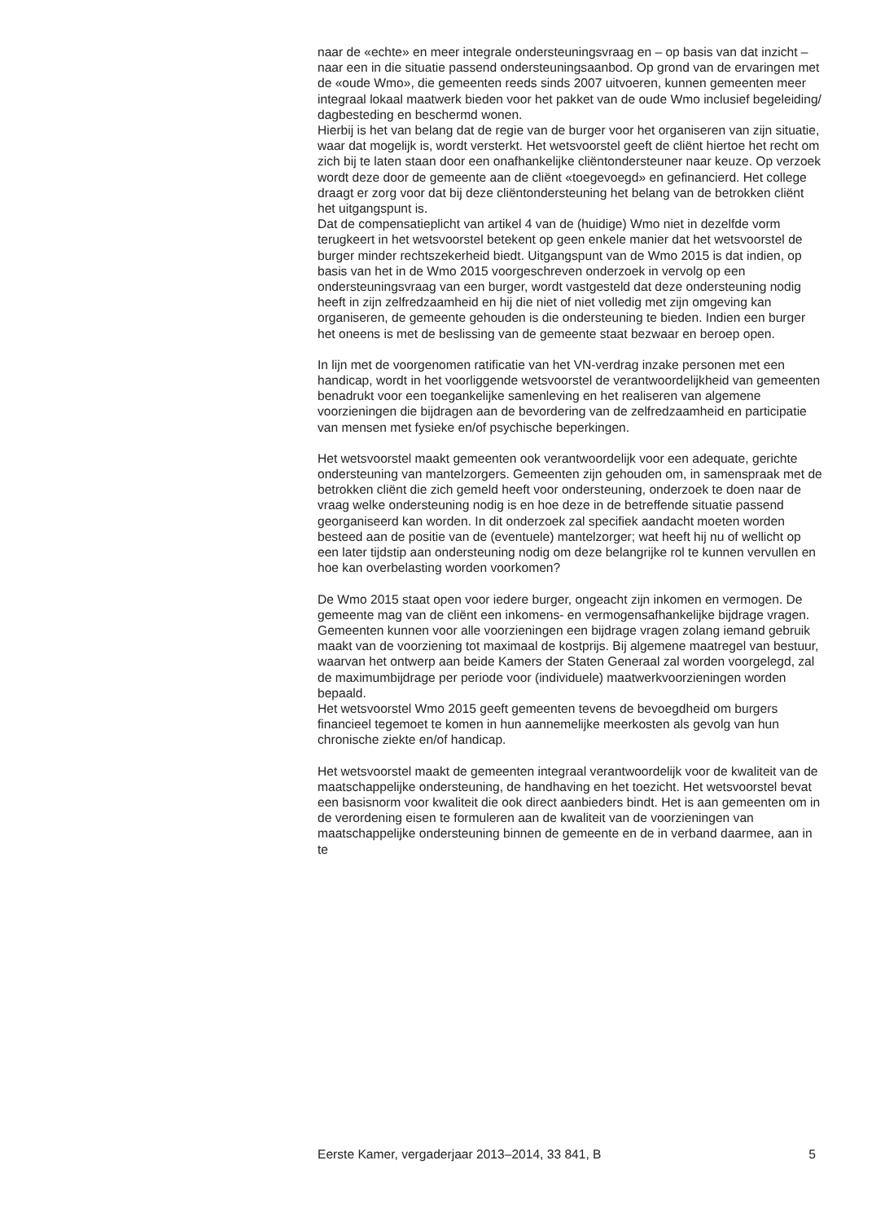naar de «echte» en meer integrale ondersteuningsvraag en – op basis van dat inzicht – naar een in die situatie passend ondersteuningsaanbod. Op grond van de ervaringen met de «oude Wmo», die gemeenten reeds sinds 2007 uitvoeren, kunnen gemeenten meer integraal lokaal maatwerk bieden voor het pakket van de oude Wmo inclusief begeleiding/ dagbesteding en beschermd wonen.
Hierbij is het van belang dat de regie van de burger voor het organiseren van zijn situatie, waar dat mogelijk is, wordt versterkt. Het wetsvoorstel geeft de cliënt hiertoe het recht om zich bij te laten staan door een onafhankelijke cliëntondersteuner naar keuze. Op verzoek wordt deze door de gemeente aan de cliënt «toegevoegd» en gefinancierd. Het college draagt er zorg voor dat bij deze cliëntondersteuning het belang van de betrokken cliënt het uitgangspunt is.
Dat de compensatieplicht van artikel 4 van de (huidige) Wmo niet in dezelfde vorm terugkeert in het wetsvoorstel betekent op geen enkele manier dat het wetsvoorstel de burger minder rechtszekerheid biedt. Uitgangspunt van de Wmo 2015 is dat indien, op basis van het in de Wmo 2015 voorgeschreven onderzoek in vervolg op een ondersteuningsvraag van een burger, wordt vastgesteld dat deze ondersteuning nodig heeft in zijn zelfredzaamheid en hij die niet of niet volledig met zijn omgeving kan organiseren, de gemeente gehouden is die ondersteuning te bieden. Indien een burger het oneens is met de beslissing van de gemeente staat bezwaar en beroep open.
In lijn met de voorgenomen ratificatie van het VN-verdrag inzake personen met een handicap, wordt in het voorliggende wetsvoorstel de verantwoordelijkheid van gemeenten benadrukt voor een toegankelijke samenleving en het realiseren van algemene voorzieningen die bijdragen aan de bevordering van de zelfredzaamheid en participatie van mensen met fysieke en/of psychische beperkingen.
Het wetsvoorstel maakt gemeenten ook verantwoordelijk voor een adequate, gerichte ondersteuning van mantelzorgers. Gemeenten zijn gehouden om, in samenspraak met de betrokken cliënt die zich gemeld heeft voor ondersteuning, onderzoek te doen naar de vraag welke ondersteuning nodig is en hoe deze in de betreffende situatie passend georganiseerd kan worden. In dit onderzoek zal specifiek aandacht moeten worden besteed aan de positie van de (eventuele) mantelzorger; wat heeft hij nu of wellicht op een later tijdstip aan ondersteuning nodig om deze belangrijke rol te kunnen vervullen en hoe kan overbelasting worden voorkomen?
De Wmo 2015 staat open voor iedere burger, ongeacht zijn inkomen en vermogen. De gemeente mag van de cliënt een inkomens- en vermogensafhankelijke bijdrage vragen. Gemeenten kunnen voor alle voorzieningen een bijdrage vragen zolang iemand gebruik maakt van de voorziening tot maximaal de kostprijs. Bij algemene maatregel van bestuur, waarvan het ontwerp aan beide Kamers der Staten Generaal zal worden voorgelegd, zal de maximumbijdrage per periode voor (individuele) maatwerkvoorzieningen worden bepaald.
Het wetsvoorstel Wmo 2015 geeft gemeenten tevens de bevoegdheid om burgers financieel tegemoet te komen in hun aannemelijke meerkosten als gevolg van hun chronische ziekte en/of handicap.
Het wetsvoorstel maakt de gemeenten integraal verantwoordelijk voor de kwaliteit van de maatschappelijke ondersteuning, de handhaving en het toezicht. Het wetsvoorstel bevat een basisnorm voor kwaliteit die ook direct aanbieders bindt. Het is aan gemeenten om in de verordening eisen te formuleren aan de kwaliteit van de voorzieningen van maatschappelijke ondersteuning binnen de gemeente en de in verband daarmee, aan in te
Eerste Kamer, vergaderjaar 2013–2014, 33 841, B 5